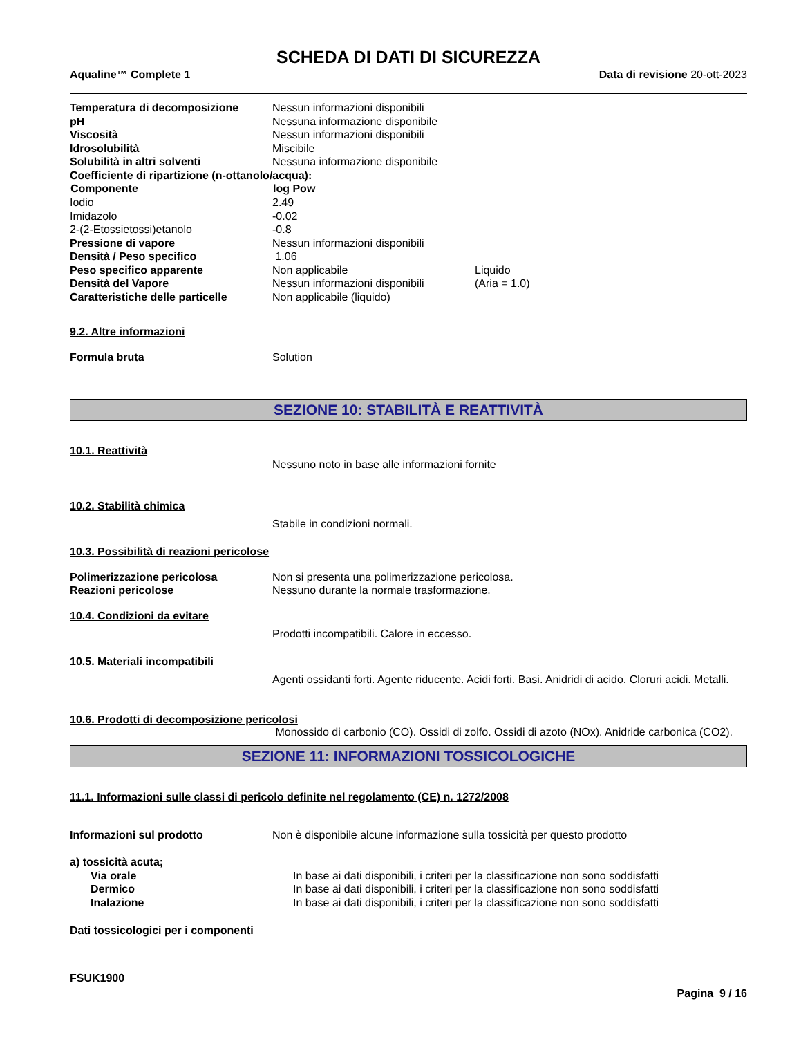SCHEDA DI DATI DI SICUREZZA
Aqualine™ Complete 1 Data di revisione 20-ott-2023
| Temperatura di decomposizione | Nessun informazioni disponibili | |
| pH | Nessuna informazione disponibile | |
| Viscosità | Nessun informazioni disponibili | |
| Idrosolubilità | Miscibile | |
| Solubilità in altri solventi | Nessuna informazione disponibile | |
| Coefficiente di ripartizione (n-ottanolo/acqua): | | |
| Componente | log Pow | |
| Iodio | 2.49 | |
| Imidazolo | -0.02 | |
| 2-(2-Etossietossi)etanolo | -0.8 | |
| Pressione di vapore | Nessun informazioni disponibili | |
| Densità / Peso specifico | 1.06 | |
| Peso specifico apparente | Non applicabile | Liquido |
| Densità del Vapore | Nessun informazioni disponibili | (Aria = 1.0) |
| Caratteristiche delle particelle | Non applicabile (liquido) | |
9.2. Altre informazioni
| Formula bruta | Solution |
SEZIONE 10: STABILITÀ E REATTIVITÀ
10.1. Reattività
Nessuno noto in base alle informazioni fornite
10.2. Stabilità chimica
Stabile in condizioni normali.
10.3. Possibilità di reazioni pericolose
| Polimerizzazione pericolosa | Non si presenta una polimerizzazione pericolosa. |
| Reazioni pericolose | Nessuno durante la normale trasformazione. |
10.4. Condizioni da evitare
Prodotti incompatibili. Calore in eccesso.
10.5. Materiali incompatibili
Agenti ossidanti forti. Agente riducente. Acidi forti. Basi. Anidridi di acido. Cloruri acidi. Metalli.
10.6. Prodotti di decomposizione pericolosi
Monossido di carbonio (CO). Ossidi di zolfo. Ossidi di azoto (NOx). Anidride carbonica (CO2).
SEZIONE 11: INFORMAZIONI TOSSICOLOGICHE
11.1. Informazioni sulle classi di pericolo definite nel regolamento (CE) n. 1272/2008
| Informazioni sul prodotto | Non è disponibile alcune informazione sulla tossicità per questo prodotto |
| a) tossicità acuta; | |
| Via orale | In base ai dati disponibili, i criteri per la classificazione non sono soddisfatti |
| Dermico | In base ai dati disponibili, i criteri per la classificazione non sono soddisfatti |
| Inalazione | In base ai dati disponibili, i criteri per la classificazione non sono soddisfatti |
Dati tossicologici per i componenti
FSUK1900
Pagina 9 / 16